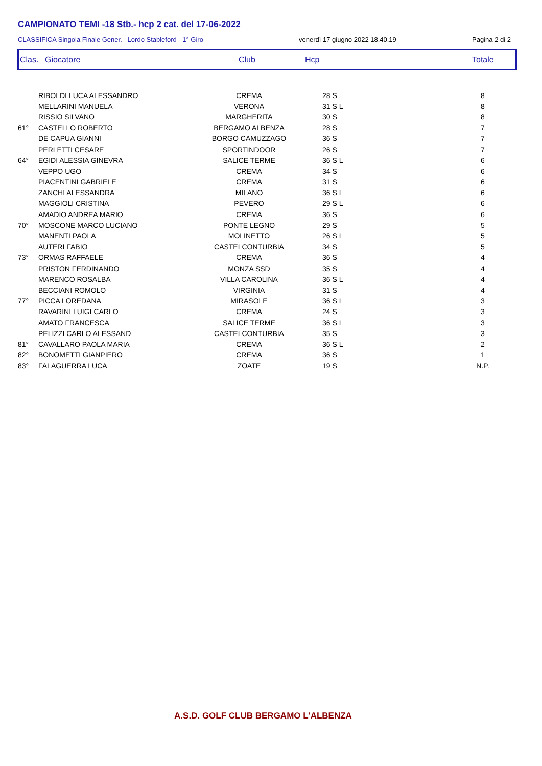CAMPIONATO TEMI -18 Stb.- hcp 2 cat. del 17-06-2022
CLASSIFICA Singola Finale Gener. Lordo Stableford - 1° Giro venerdì 17 giugno 2022 18.40.19 Pagina 2 di 2
Clas. Giocatore Club Hcp Totale
| | RIBOLDI LUCA ALESSANDRO | CREMA | 28 S | 8 |
| | MELLARINI MANUELA | VERONA | 31 S L | 8 |
| | RISSIO SILVANO | MARGHERITA | 30 S | 8 |
| 61° | CASTELLO ROBERTO | BERGAMO ALBENZA | 28 S | 7 |
| | DE CAPUA GIANNI | BORGO CAMUZZAGO | 36 S | 7 |
| | PERLETTI CESARE | SPORTINDOOR | 26 S | 7 |
| 64° | EGIDI ALESSIA GINEVRA | SALICE TERME | 36 S L | 6 |
| | VEPPO UGO | CREMA | 34 S | 6 |
| | PIACENTINI GABRIELE | CREMA | 31 S | 6 |
| | ZANCHI ALESSANDRA | MILANO | 36 S L | 6 |
| | MAGGIOLI CRISTINA | PEVERO | 29 S L | 6 |
| | AMADIO ANDREA MARIO | CREMA | 36 S | 6 |
| 70° | MOSCONE MARCO LUCIANO | PONTE LEGNO | 29 S | 5 |
| | MANENTI PAOLA | MOLINETTO | 26 S L | 5 |
| | AUTERI FABIO | CASTELCONTURBIA | 34 S | 5 |
| 73° | ORMAS RAFFAELE | CREMA | 36 S | 4 |
| | PRISTON FERDINANDO | MONZA SSD | 35 S | 4 |
| | MARENCO ROSALBA | VILLA CAROLINA | 36 S L | 4 |
| | BECCIANI ROMOLO | VIRGINIA | 31 S | 4 |
| 77° | PICCA LOREDANA | MIRASOLE | 36 S L | 3 |
| | RAVARINI LUIGI CARLO | CREMA | 24 S | 3 |
| | AMATO FRANCESCA | SALICE TERME | 36 S L | 3 |
| | PELIZZI CARLO ALESSAND | CASTELCONTURBIA | 35 S | 3 |
| 81° | CAVALLARO PAOLA MARIA | CREMA | 36 S L | 2 |
| 82° | BONOMETTI GIANPIERO | CREMA | 36 S | 1 |
| 83° | FALAGUERRA LUCA | ZOATE | 19 S | N.P. |
A.S.D. GOLF CLUB BERGAMO L'ALBENZA